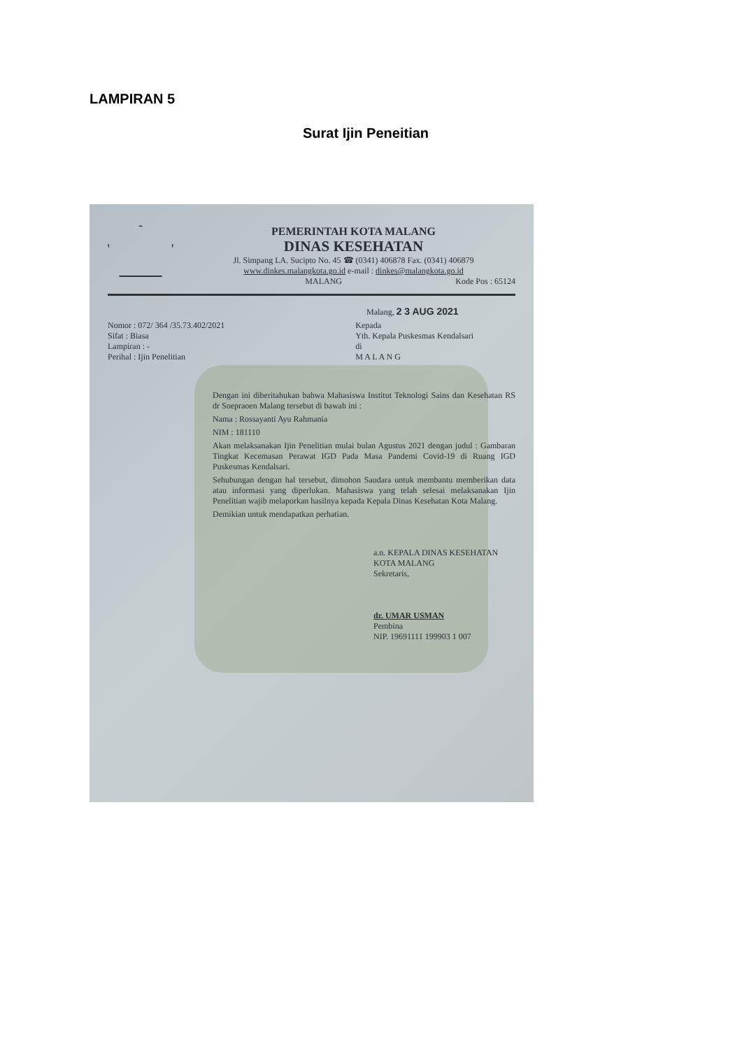LAMPIRAN 5
Surat Ijin Peneitian
PEMERINTAH KOTA MALANG
DINAS KESEHATAN
Jl. Simpang LA. Sucipto No. 45 ☎ (0341) 406878 Fax. (0341) 406879
www.dinkes.malangkota.go.id e-mail : dinkes@malangkota.go.id
MALANG Kode Pos : 65124
Malang, 2 3 AUG 2021
Nomor : 072/ 364 /35.73.402/2021
Sifat : Biasa
Lampiran : -
Perihal : Ijin Penelitian
Kepada
Yth. Kepala Puskesmas Kendalsari
di
M A L A N G
Dengan ini diberitahukan bahwa Mahasiswa Institut Teknologi Sains dan Kesehatan RS dr Soepraoen Malang tersebut di bawah ini :
Nama : Rossayanti Ayu Rahmania
NIM : 181110
Akan melaksanakan Ijin Penelitian mulai bulan Agustus 2021 dengan judul : Gambaran Tingkat Kecemasan Perawat IGD Pada Masa Pandemi Covid-19 di Ruang IGD Puskesmas Kendalsari.
Sehubungan dengan hal tersebut, dimohon Saudara untuk membantu memberikan data atau informasi yang diperlukan. Mahasiswa yang telah selesai melaksanakan Ijin Penelitian wajib melaporkan hasilnya kepada Kepala Dinas Kesehatan Kota Malang.
Demikian untuk mendapatkan perhatian.
a.n. KEPALA DINAS KESEHATAN
KOTA MALANG
Sekretaris,
dr. UMAR USMAN
Pembina
NIP. 19691111 199903 1 007